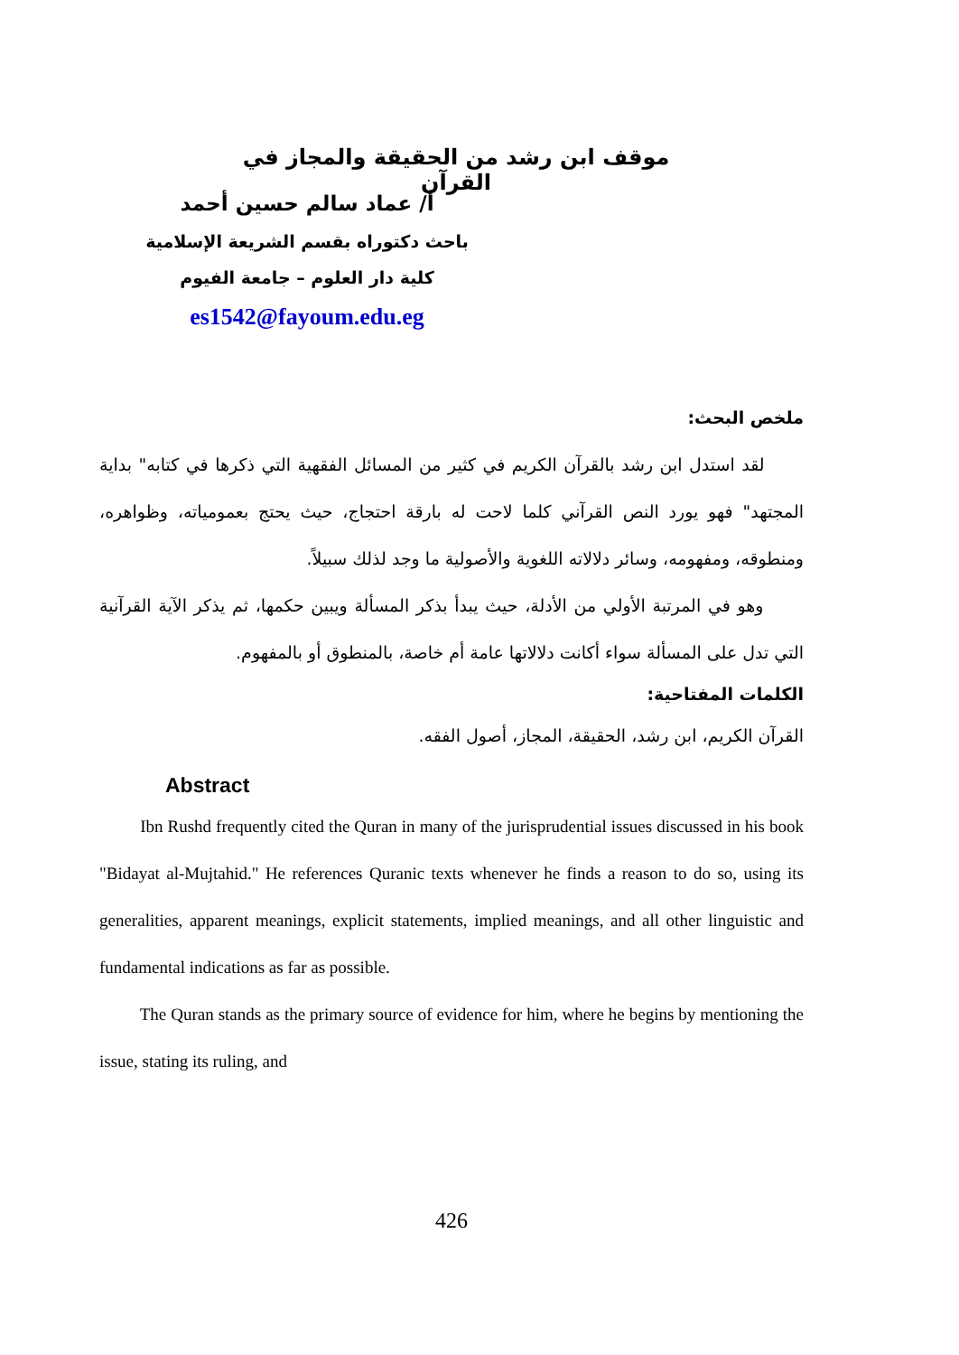موقف ابن رشد من الحقيقة والمجاز في القرآن
أ/ عماد سالم حسين أحمد
باحث دكتوراه بقسم الشريعة الإسلامية
كلية دار العلوم – جامعة الفيوم
es1542@fayoum.edu.eg
ملخص البحث:
لقد استدل ابن رشد بالقرآن الكريم في كثير من المسائل الفقهية التي ذكرها في كتابه" بداية المجتهد" فهو يورد النص القرآني كلما لاحت له بارقة احتجاج، حيث يحتج بعمومياته، وظواهره، ومنطوقه، ومفهومه، وسائر دلالاته اللغوية والأصولية ما وجد لذلك سبيلاً.
وهو في المرتبة الأولي من الأدلة، حيث يبدأ بذكر المسألة ويبين حكمها، ثم يذكر الآية القرآنية التي تدل على المسألة سواء أكانت دلالاتها عامة أم خاصة، بالمنطوق أو بالمفهوم.
الكلمات المفتاحية:
القرآن الكريم، ابن رشد، الحقيقة، المجاز، أصول الفقه.
Abstract
Ibn Rushd frequently cited the Quran in many of the jurisprudential issues discussed in his book "Bidayat al-Mujtahid." He references Quranic texts whenever he finds a reason to do so, using its generalities, apparent meanings, explicit statements, implied meanings, and all other linguistic and fundamental indications as far as possible.
The Quran stands as the primary source of evidence for him, where he begins by mentioning the issue, stating its ruling, and
426